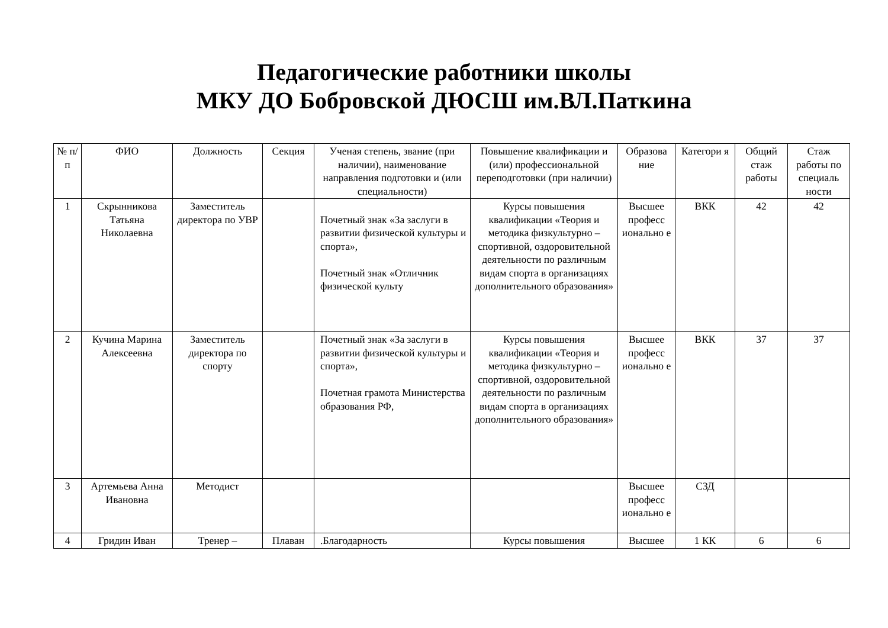Педагогические работники школы
МКУ ДО Бобровской ДЮСШ им.ВЛ.Паткина
| № п/п | ФИО | Должность | Секция | Ученая степень, звание (при наличии), наименование направления подготовки и (или специальности) | Повышение квалификации и (или) профессиональной переподготовки (при наличии) | Образова ние | Категори я | Общий стаж работы | Стаж работы по специаль ности |
| --- | --- | --- | --- | --- | --- | --- | --- | --- | --- |
| 1 | Скрынникова Татьяна Николаевна | Заместитель директора по УВР | | Почетный знак «За заслуги в развитии физической культуры и спорта», Почетный знак «Отличник физической культу | Курсы повышения квалификации «Теория и методика физкультурно – спортивной, оздоровительной деятельности по различным видам спорта в организациях дополнительного образования» | Высшее професс ионально е | ВКК | 42 | 42 |
| 2 | Кучина Марина Алексеевна | Заместитель директора по спорту | | Почетный знак «За заслуги в развитии физической культуры и спорта», Почетная грамота Министерства образования РФ, | Курсы повышения квалификации «Теория и методика физкультурно – спортивной, оздоровительной деятельности по различным видам спорта в организациях дополнительного образования» | Высшее професс ионально е | ВКК | 37 | 37 |
| 3 | Артемьева Анна Ивановна | Методист | | | | Высшее професс ионально е | СЗД | | |
| 4 | Гридин Иван | Тренер – | Плаван | .Благодарность | Курсы повышения | Высшее | 1 КК | 6 | 6 |